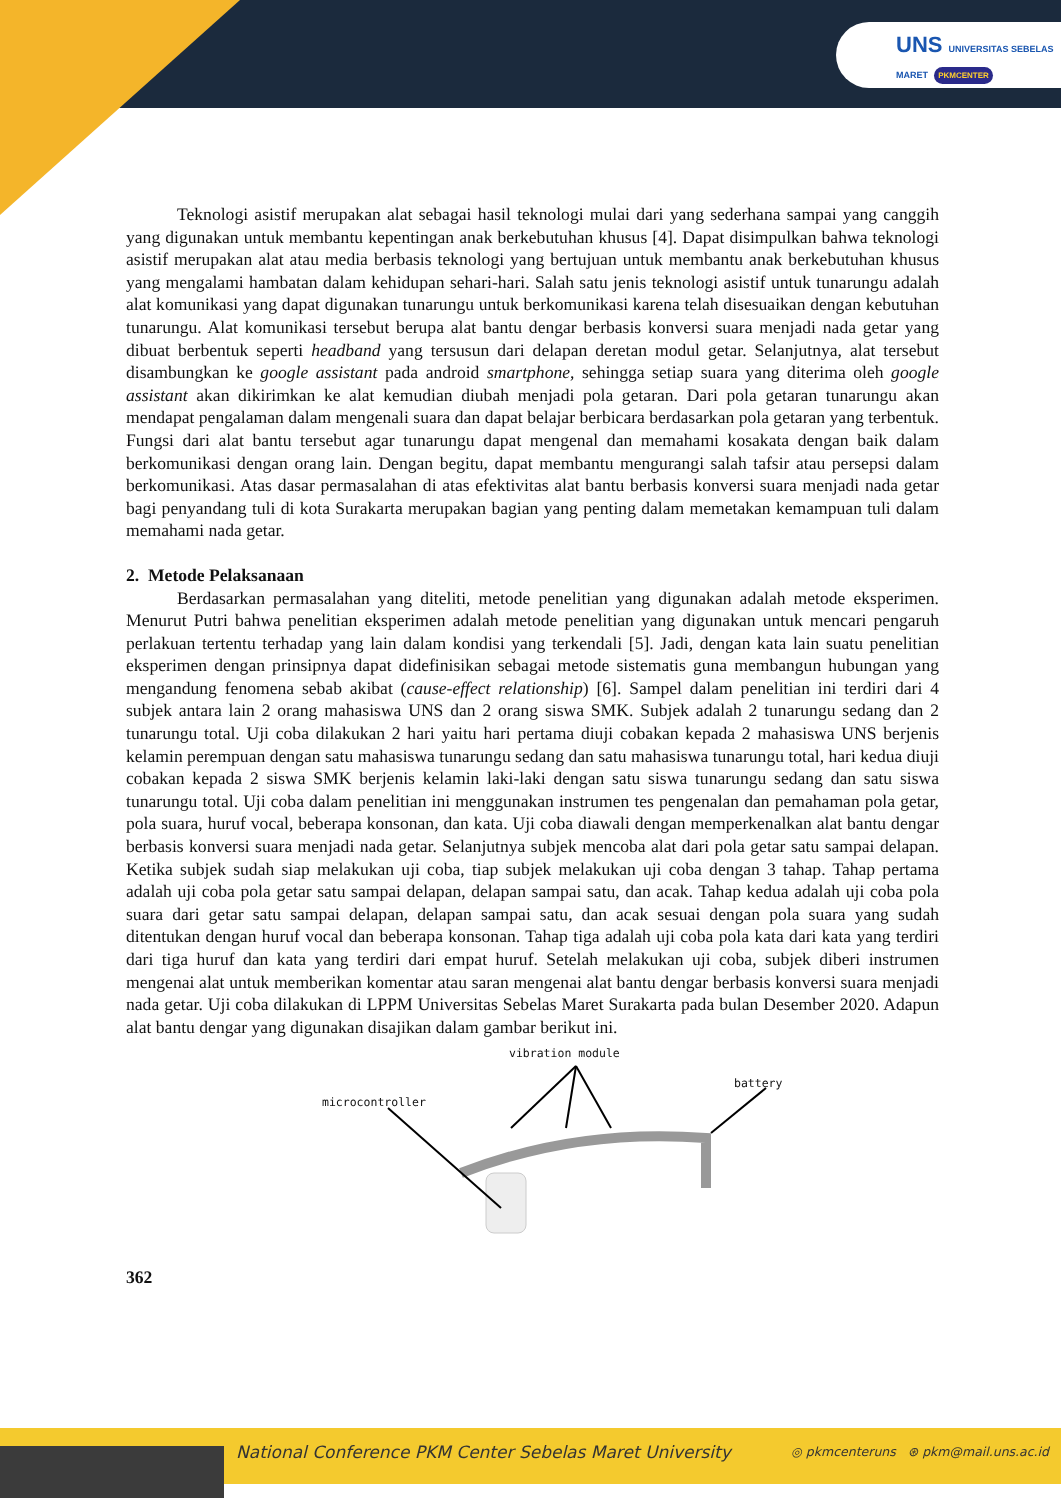UNS UNIVERSITAS SEBELAS MARET PKMCENTER
Teknologi asistif merupakan alat sebagai hasil teknologi mulai dari yang sederhana sampai yang canggih yang digunakan untuk membantu kepentingan anak berkebutuhan khusus [4]. Dapat disimpulkan bahwa teknologi asistif merupakan alat atau media berbasis teknologi yang bertujuan untuk membantu anak berkebutuhan khusus yang mengalami hambatan dalam kehidupan sehari-hari. Salah satu jenis teknologi asistif untuk tunarungu adalah alat komunikasi yang dapat digunakan tunarungu untuk berkomunikasi karena telah disesuaikan dengan kebutuhan tunarungu. Alat komunikasi tersebut berupa alat bantu dengar berbasis konversi suara menjadi nada getar yang dibuat berbentuk seperti headband yang tersusun dari delapan deretan modul getar. Selanjutnya, alat tersebut disambungkan ke google assistant pada android smartphone, sehingga setiap suara yang diterima oleh google assistant akan dikirimkan ke alat kemudian diubah menjadi pola getaran. Dari pola getaran tunarungu akan mendapat pengalaman dalam mengenali suara dan dapat belajar berbicara berdasarkan pola getaran yang terbentuk. Fungsi dari alat bantu tersebut agar tunarungu dapat mengenal dan memahami kosakata dengan baik dalam berkomunikasi dengan orang lain. Dengan begitu, dapat membantu mengurangi salah tafsir atau persepsi dalam berkomunikasi. Atas dasar permasalahan di atas efektivitas alat bantu berbasis konversi suara menjadi nada getar bagi penyandang tuli di kota Surakarta merupakan bagian yang penting dalam memetakan kemampuan tuli dalam memahami nada getar.
2. Metode Pelaksanaan
Berdasarkan permasalahan yang diteliti, metode penelitian yang digunakan adalah metode eksperimen. Menurut Putri bahwa penelitian eksperimen adalah metode penelitian yang digunakan untuk mencari pengaruh perlakuan tertentu terhadap yang lain dalam kondisi yang terkendali [5]. Jadi, dengan kata lain suatu penelitian eksperimen dengan prinsipnya dapat didefinisikan sebagai metode sistematis guna membangun hubungan yang mengandung fenomena sebab akibat (cause-effect relationship) [6]. Sampel dalam penelitian ini terdiri dari 4 subjek antara lain 2 orang mahasiswa UNS dan 2 orang siswa SMK. Subjek adalah 2 tunarungu sedang dan 2 tunarungu total. Uji coba dilakukan 2 hari yaitu hari pertama diuji cobakan kepada 2 mahasiswa UNS berjenis kelamin perempuan dengan satu mahasiswa tunarungu sedang dan satu mahasiswa tunarungu total, hari kedua diuji cobakan kepada 2 siswa SMK berjenis kelamin laki-laki dengan satu siswa tunarungu sedang dan satu siswa tunarungu total. Uji coba dalam penelitian ini menggunakan instrumen tes pengenalan dan pemahaman pola getar, pola suara, huruf vocal, beberapa konsonan, dan kata. Uji coba diawali dengan memperkenalkan alat bantu dengar berbasis konversi suara menjadi nada getar. Selanjutnya subjek mencoba alat dari pola getar satu sampai delapan. Ketika subjek sudah siap melakukan uji coba, tiap subjek melakukan uji coba dengan 3 tahap. Tahap pertama adalah uji coba pola getar satu sampai delapan, delapan sampai satu, dan acak. Tahap kedua adalah uji coba pola suara dari getar satu sampai delapan, delapan sampai satu, dan acak sesuai dengan pola suara yang sudah ditentukan dengan huruf vocal dan beberapa konsonan. Tahap tiga adalah uji coba pola kata dari kata yang terdiri dari tiga huruf dan kata yang terdiri dari empat huruf. Setelah melakukan uji coba, subjek diberi instrumen mengenai alat untuk memberikan komentar atau saran mengenai alat bantu dengar berbasis konversi suara menjadi nada getar. Uji coba dilakukan di LPPM Universitas Sebelas Maret Surakarta pada bulan Desember 2020. Adapun alat bantu dengar yang digunakan disajikan dalam gambar berikut ini.
vibration module
battery
microcontroller
362
National Conference PKM Center Sebelas Maret University
◎ pkmcenteruns ⊛ pkm@mail.uns.ac.id